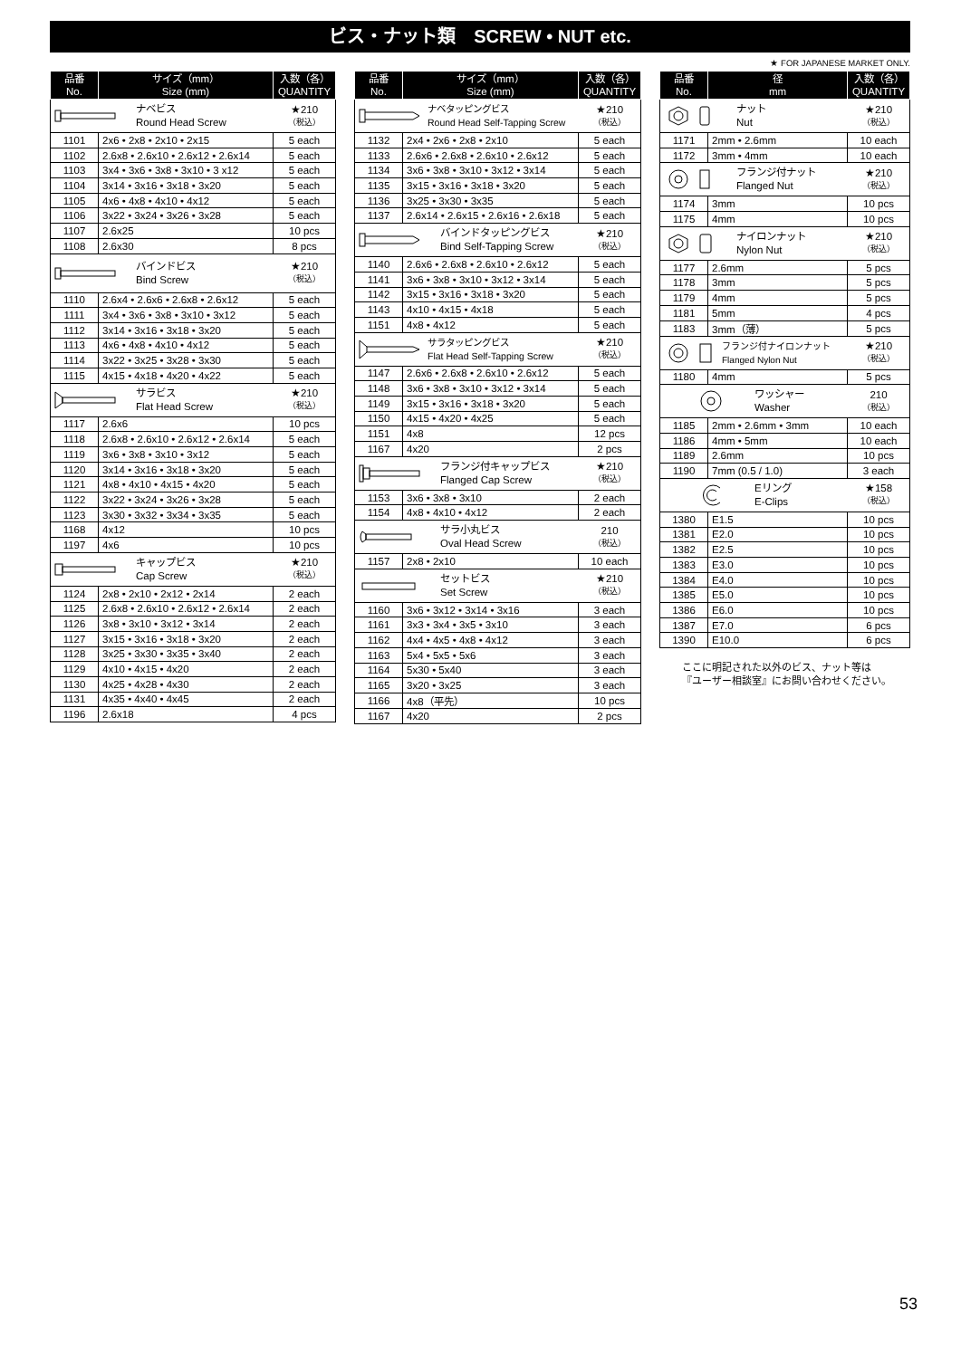ビス・ナット類　SCREW • NUT etc.
★ FOR JAPANESE MARKET ONLY.
| 品番 No. | サイズ（mm） Size (mm) | 入数（各） QUANTITY |
| --- | --- | --- |
| ナベビス Round Head Screw ★210 （税込） | | |
| 1101 | 2x6 • 2x8 • 2x10 • 2x15 | 5 each |
| 1102 | 2.6x8 • 2.6x10 • 2.6x12 • 2.6x14 | 5 each |
| 1103 | 3x4 • 3x6 • 3x8 • 3x10 • 3 x12 | 5 each |
| 1104 | 3x14 • 3x16 • 3x18 • 3x20 | 5 each |
| 1105 | 4x6 • 4x8 • 4x10 • 4x12 | 5 each |
| 1106 | 3x22 • 3x24 • 3x26 • 3x28 | 5 each |
| 1107 | 2.6x25 | 10 pcs |
| 1108 | 2.6x30 | 8 pcs |
| バインドビス Bind Screw ★210 （税込） | | |
| 1110 | 2.6x4 • 2.6x6 • 2.6x8 • 2.6x12 | 5 each |
| 1111 | 3x4 • 3x6 • 3x8 • 3x10 • 3x12 | 5 each |
| 1112 | 3x14 • 3x16 • 3x18 • 3x20 | 5 each |
| 1113 | 4x6 • 4x8 • 4x10 • 4x12 | 5 each |
| 1114 | 3x22 • 3x25 • 3x28 • 3x30 | 5 each |
| 1115 | 4x15 • 4x18 • 4x20 • 4x22 | 5 each |
| サラビス Flat Head Screw ★210 （税込） | | |
| 1117 | 2.6x6 | 10 pcs |
| 1118 | 2.6x8 • 2.6x10 • 2.6x12 • 2.6x14 | 5 each |
| 1119 | 3x6 • 3x8 • 3x10 • 3x12 | 5 each |
| 1120 | 3x14 • 3x16 • 3x18 • 3x20 | 5 each |
| 1121 | 4x8 • 4x10 • 4x15 • 4x20 | 5 each |
| 1122 | 3x22 • 3x24 • 3x26 • 3x28 | 5 each |
| 1123 | 3x30 • 3x32 • 3x34 • 3x35 | 5 each |
| 1168 | 4x12 | 10 pcs |
| 1197 | 4x6 | 10 pcs |
| キャップビス Cap Screw ★210 （税込） | | |
| 1124 | 2x8 • 2x10 • 2x12 • 2x14 | 2 each |
| 1125 | 2.6x8 • 2.6x10 • 2.6x12 • 2.6x14 | 2 each |
| 1126 | 3x8 • 3x10 • 3x12 • 3x14 | 2 each |
| 1127 | 3x15 • 3x16 • 3x18 • 3x20 | 2 each |
| 1128 | 3x25 • 3x30 • 3x35 • 3x40 | 2 each |
| 1129 | 4x10 • 4x15 • 4x20 | 2 each |
| 1130 | 4x25 • 4x28 • 4x30 | 2 each |
| 1131 | 4x35 • 4x40 • 4x45 | 2 each |
| 1196 | 2.6x18 | 4 pcs |
| 品番 No. | サイズ（mm） Size (mm) | 入数（各） QUANTITY |
| --- | --- | --- |
| ナベタッピングビス Round Head Self-Tapping Screw ★210 （税込） | | |
| 1132 | 2x4 • 2x6 • 2x8 • 2x10 | 5 each |
| 1133 | 2.6x6 • 2.6x8 • 2.6x10 • 2.6x12 | 5 each |
| 1134 | 3x6 • 3x8 • 3x10 • 3x12 • 3x14 | 5 each |
| 1135 | 3x15 • 3x16 • 3x18 • 3x20 | 5 each |
| 1136 | 3x25 • 3x30 • 3x35 | 5 each |
| 1137 | 2.6x14 • 2.6x15 • 2.6x16 • 2.6x18 | 5 each |
| バインドタッピングビス Bind Self-Tapping Screw ★210 （税込） | | |
| 1140 | 2.6x6 • 2.6x8 • 2.6x10 • 2.6x12 | 5 each |
| 1141 | 3x6 • 3x8 • 3x10 • 3x12 • 3x14 | 5 each |
| 1142 | 3x15 • 3x16 • 3x18 • 3x20 | 5 each |
| 1143 | 4x10 • 4x15 • 4x18 | 5 each |
| 1151 | 4x8 • 4x12 | 5 each |
| サラタッピングビス Flat Head Self-Tapping Screw ★210 （税込） | | |
| 1147 | 2.6x6 • 2.6x8 • 2.6x10 • 2.6x12 | 5 each |
| 1148 | 3x6 • 3x8 • 3x10 • 3x12 • 3x14 | 5 each |
| 1149 | 3x15 • 3x16 • 3x18 • 3x20 | 5 each |
| 1150 | 4x15 • 4x20 • 4x25 | 5 each |
| 1151 | 4x8 | 12 pcs |
| 1167 | 4x20 | 2 pcs |
| フランジ付キャップビス Flanged Cap Screw ★210 （税込） | | |
| 1153 | 3x6 • 3x8 • 3x10 | 2 each |
| 1154 | 4x8 • 4x10 • 4x12 | 2 each |
| サラ小丸ビス Oval Head Screw 210 （税込） | | |
| 1157 | 2x8 • 2x10 | 10 each |
| セットビス Set Screw ★210 （税込） | | |
| 1160 | 3x6 • 3x12 • 3x14 • 3x16 | 3 each |
| 1161 | 3x3 • 3x4 • 3x5 • 3x10 | 3 each |
| 1162 | 4x4 • 4x5 • 4x8 • 4x12 | 3 each |
| 1163 | 5x4 • 5x5 • 5x6 | 3 each |
| 1164 | 5x30 • 5x40 | 3 each |
| 1165 | 3x20 • 3x25 | 3 each |
| 1166 | 4x8（平先） | 10 pcs |
| 1167 | 4x20 | 2 pcs |
| 品番 No. | 径 mm | 入数（各） QUANTITY |
| --- | --- | --- |
| ナット Nut ★210 （税込） | | |
| 1171 | 2mm • 2.6mm | 10 each |
| 1172 | 3mm • 4mm | 10 each |
| フランジ付ナット Flanged Nut ★210 （税込） | | |
| 1174 | 3mm | 10 pcs |
| 1175 | 4mm | 10 pcs |
| ナイロンナット Nylon Nut ★210 （税込） | | |
| 1177 | 2.6mm | 5 pcs |
| 1178 | 3mm | 5 pcs |
| 1179 | 4mm | 5 pcs |
| 1181 | 5mm | 4 pcs |
| 1183 | 3mm（薄） | 5 pcs |
| フランジ付ナイロンナット Flanged Nylon Nut ★210 （税込） | | |
| 1180 | 4mm | 5 pcs |
| ワッシャー Washer 210 （税込） | | |
| 1185 | 2mm • 2.6mm • 3mm | 10 each |
| 1186 | 4mm • 5mm | 10 each |
| 1189 | 2.6mm | 10 pcs |
| 1190 | 7mm (0.5 / 1.0) | 3 each |
| Eリング E-Clips ★158 （税込） | | |
| 1380 | E1.5 | 10 pcs |
| 1381 | E2.0 | 10 pcs |
| 1382 | E2.5 | 10 pcs |
| 1383 | E3.0 | 10 pcs |
| 1384 | E4.0 | 10 pcs |
| 1385 | E5.0 | 10 pcs |
| 1386 | E6.0 | 10 pcs |
| 1387 | E7.0 | 6 pcs |
| 1390 | E10.0 | 6 pcs |
ここに明記された以外のビス、ナット等は
『ユーザー相談室』にお問い合わせください。
53